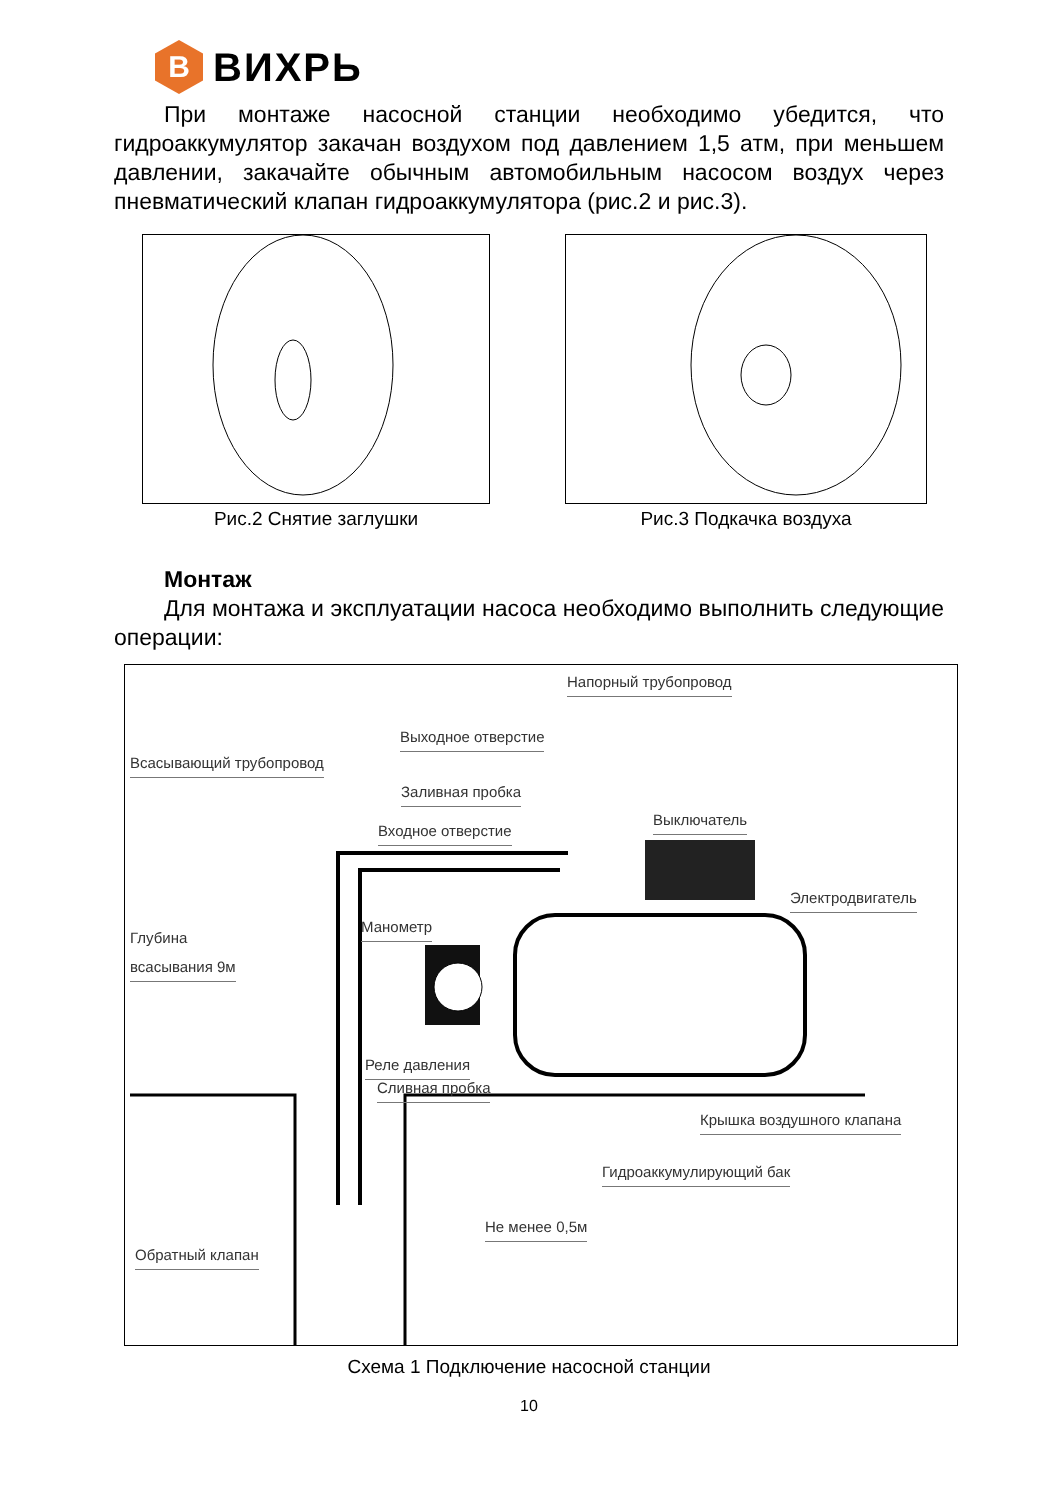B
ВИХРЬ
При монтаже насосной станции необходимо убедится, что гидроаккумулятор закачан воздухом под давлением 1,5 атм, при меньшем давлении, закачайте обычным автомобильным насосом воздух через пневматический клапан гидроаккумулятора (рис.2 и рис.3).
Рис.2 Снятие заглушки Рис.3 Подкачка воздуха
Монтаж
Для монтажа и эксплуатации насоса необходимо выполнить следующие операции:
Напорный трубопровод
Выходное отверстие
Всасывающий трубопровод
Заливная пробка
Входное отверстие
Выключатель
Электродвигатель
Манометр
Глубина
всасывания 9м
Реле давления
Сливная пробка
Крышка воздушного клапана
Гидроаккумулирующий бак
Не менее 0,5м
Обратный клапан
Схема 1 Подключение насосной станции
10